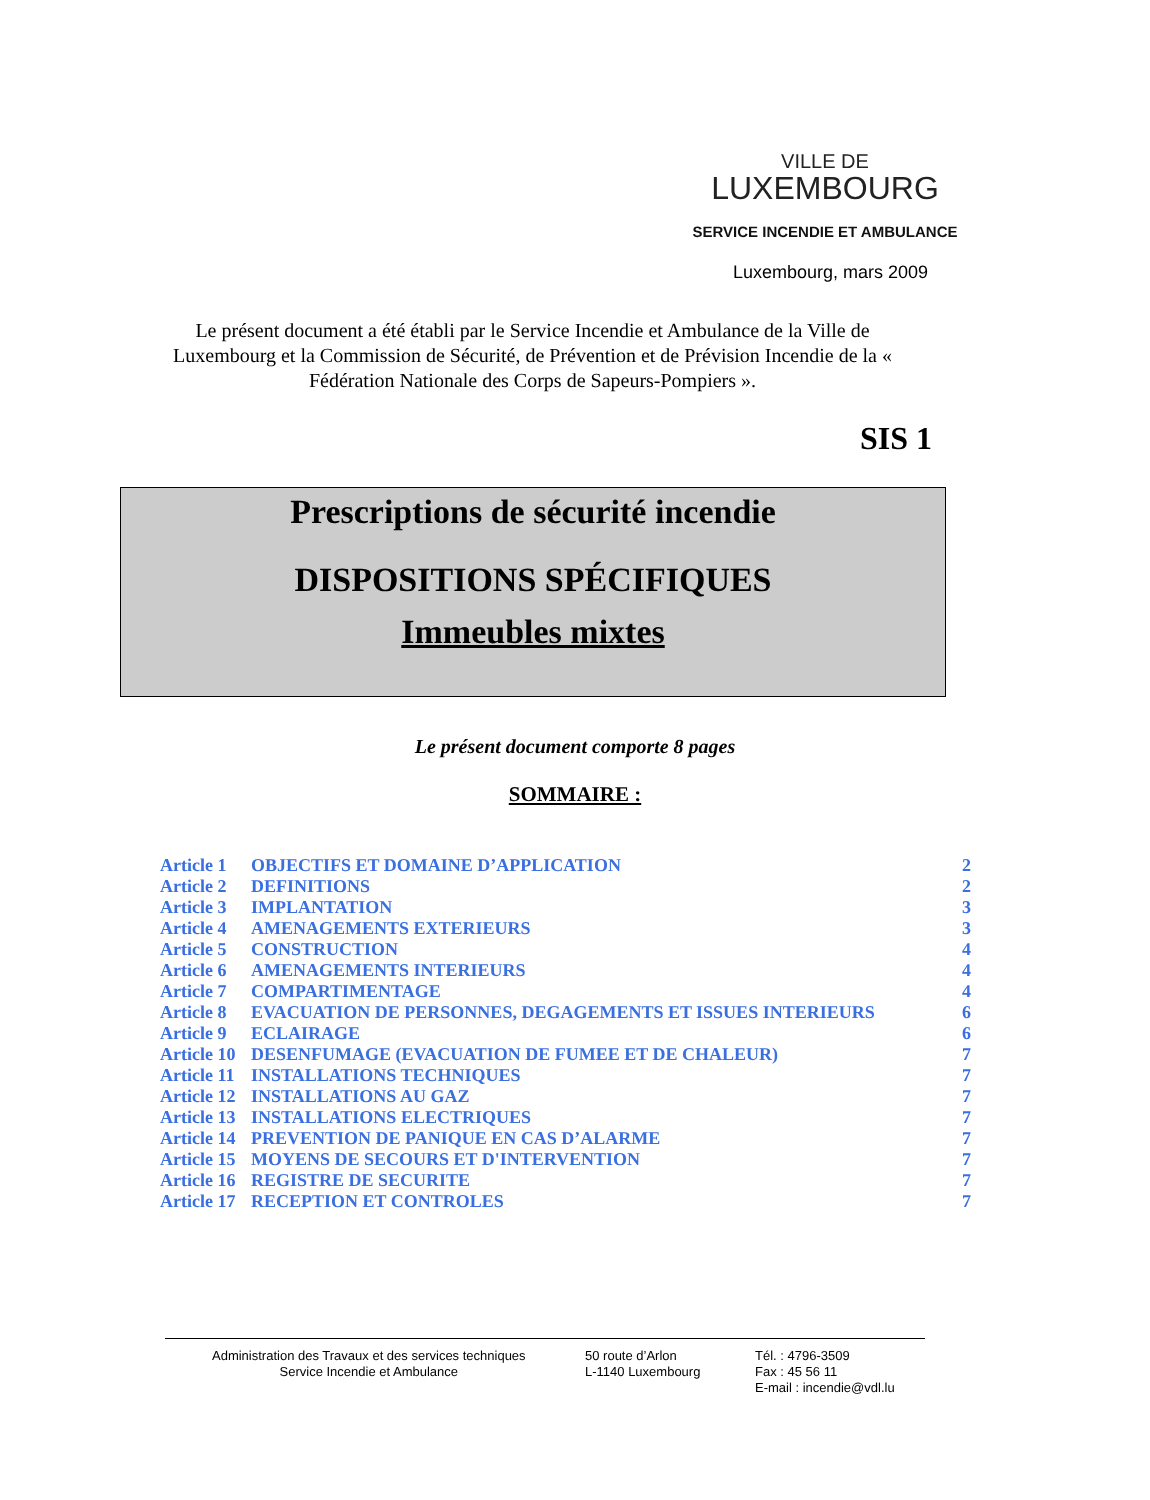VILLE DE
LUXEMBOURG
SERVICE INCENDIE ET AMBULANCE
Luxembourg, mars 2009
Le présent document a été établi par le Service Incendie et Ambulance de la Ville de Luxembourg et la Commission de Sécurité, de Prévention et de Prévision Incendie de la « Fédération Nationale des Corps de Sapeurs-Pompiers ».
SIS 1
Prescriptions de sécurité incendie
DISPOSITIONS SPÉCIFIQUES
Immeubles mixtes
Le présent document comporte 8 pages
SOMMAIRE :
| Article 1 | OBJECTIFS ET DOMAINE D’APPLICATION | 2 |
| Article 2 | DEFINITIONS | 2 |
| Article 3 | IMPLANTATION | 3 |
| Article 4 | AMENAGEMENTS EXTERIEURS | 3 |
| Article 5 | CONSTRUCTION | 4 |
| Article 6 | AMENAGEMENTS INTERIEURS | 4 |
| Article 7 | COMPARTIMENTAGE | 4 |
| Article 8 | EVACUATION DE PERSONNES, DEGAGEMENTS ET ISSUES INTERIEURS | 6 |
| Article 9 | ECLAIRAGE | 6 |
| Article 10 | DESENFUMAGE (EVACUATION DE FUMEE ET DE CHALEUR) | 7 |
| Article 11 | INSTALLATIONS TECHNIQUES | 7 |
| Article 12 | INSTALLATIONS AU GAZ | 7 |
| Article 13 | INSTALLATIONS ELECTRIQUES | 7 |
| Article 14 | PREVENTION DE PANIQUE EN CAS D’ALARME | 7 |
| Article 15 | MOYENS DE SECOURS ET D'INTERVENTION | 7 |
| Article 16 | REGISTRE DE SECURITE | 7 |
| Article 17 | RECEPTION ET CONTROLES | 7 |
Administration des Travaux et des services techniques
Service Incendie et Ambulance
50 route d’Arlon
L-1140 Luxembourg
Tél. : 4796-3509
Fax : 45 56 11
E-mail : incendie@vdl.lu